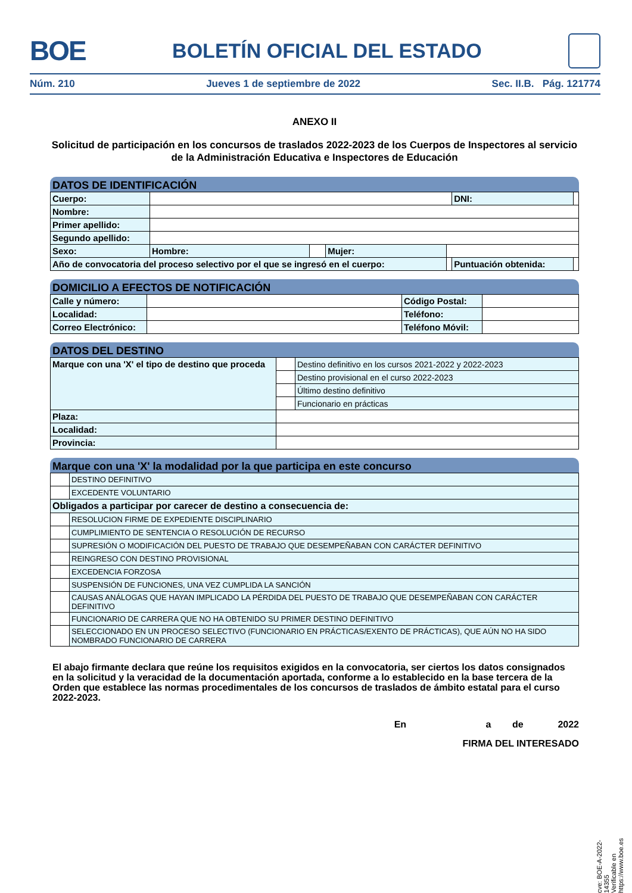BOE BOLETÍN OFICIAL DEL ESTADO
Núm. 210 Jueves 1 de septiembre de 2022 Sec. II.B. Pág. 121774
ANEXO II
Solicitud de participación en los concursos de traslados 2022-2023 de los Cuerpos de Inspectores al servicio de la Administración Educativa e Inspectores de Educación
DATOS DE IDENTIFICACIÓN
| Cuerpo: | | | | | DNI: | | |
| Nombre: | | | | | | | |
| Primer apellido: | | | | | | | |
| Segundo apellido: | | | | | | | |
| Sexo: | Hombre: | | Mujer: | | | | |
| Año de convocatoria del proceso selectivo por el que se ingresó en el cuerpo: | | | | | Puntuación obtenida: | | |
DOMICILIO A EFECTOS DE NOTIFICACIÓN
| Calle y número: | | Código Postal: | |
| Localidad: | | Teléfono: | |
| Correo Electrónico: | | Teléfono Móvil: | |
DATOS DEL DESTINO
| Marque con una 'X' el tipo de destino que proceda | | Destino definitivo en los cursos 2021-2022 y 2022-2023 |
| | | Destino provisional en el curso 2022-2023 |
| | | Último destino definitivo |
| | | Funcionario en prácticas |
| Plaza: | | |
| Localidad: | | |
| Provincia: | | |
Marque con una 'X' la modalidad por la que participa en este concurso
| | DESTINO DEFINITIVO |
| | EXCEDENTE VOLUNTARIO |
| Obligados a participar por carecer de destino a consecuencia de: | |
| | RESOLUCION FIRME DE EXPEDIENTE DISCIPLINARIO |
| | CUMPLIMIENTO DE SENTENCIA O RESOLUCIÓN DE RECURSO |
| | SUPRESIÓN O MODIFICACIÓN DEL PUESTO DE TRABAJO QUE DESEMPEÑABAN CON CARÁCTER DEFINITIVO |
| | REINGRESO CON DESTINO PROVISIONAL |
| | EXCEDENCIA FORZOSA |
| | SUSPENSIÓN DE FUNCIONES, UNA VEZ CUMPLIDA LA SANCIÓN |
| | CAUSAS ANÁLOGAS QUE HAYAN IMPLICADO LA PÉRDIDA DEL PUESTO DE TRABAJO QUE DESEMPEÑABAN CON CARÁCTER DEFINITIVO |
| | FUNCIONARIO DE CARRERA QUE NO HA OBTENIDO SU PRIMER DESTINO DEFINITIVO |
| | SELECCIONADO EN UN PROCESO SELECTIVO (FUNCIONARIO EN PRÁCTICAS/EXENTO DE PRÁCTICAS), QUE AÚN NO HA SIDO NOMBRADO FUNCIONARIO DE CARRERA |
El abajo firmante declara que reúne los requisitos exigidos en la convocatoria, ser ciertos los datos consignados en la solicitud y la veracidad de la documentación aportada, conforme a lo establecido en la base tercera de la Orden que establece las normas procedimentales de los concursos de traslados de ámbito estatal para el curso 2022-2023.
En a de 2022
FIRMA DEL INTERESADO
cve: BOE-A-2022-14355
Verificable en https://www.boe.es